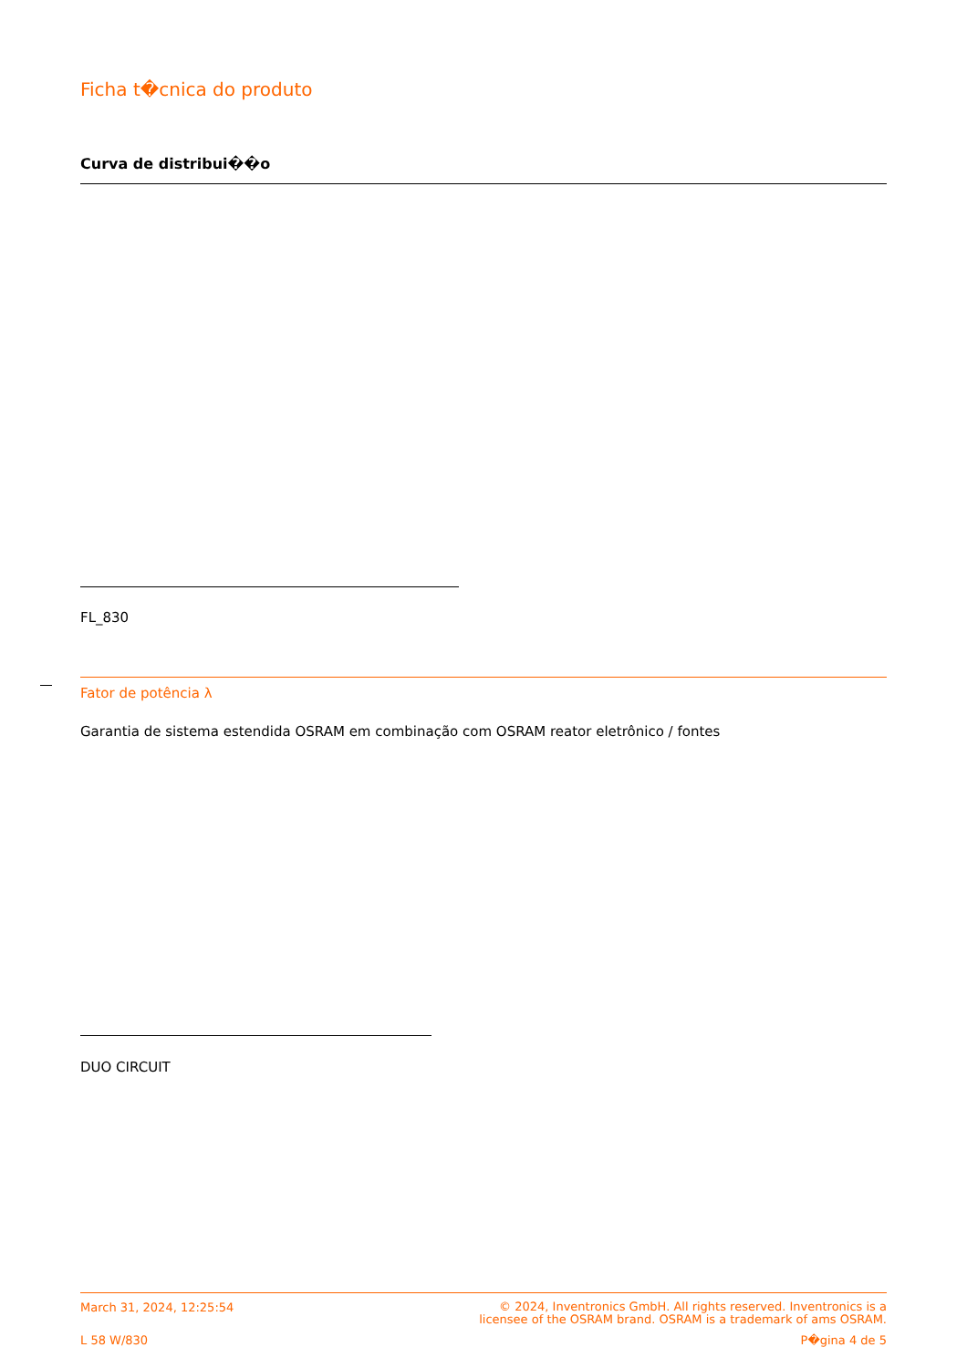Ficha t�cnica do produto
Curva de distribui��o
FL_830
Fator de potência λ
Garantia de sistema estendida OSRAM em combinação com OSRAM reator eletrônico / fontes
DUO CIRCUIT
March 31, 2024, 12:25:54 © 2024, Inventronics GmbH. All rights reserved. Inventronics is a
licensee of the OSRAM brand. OSRAM is a trademark of ams OSRAM.
L 58 W/830 P�gina 4 de 5